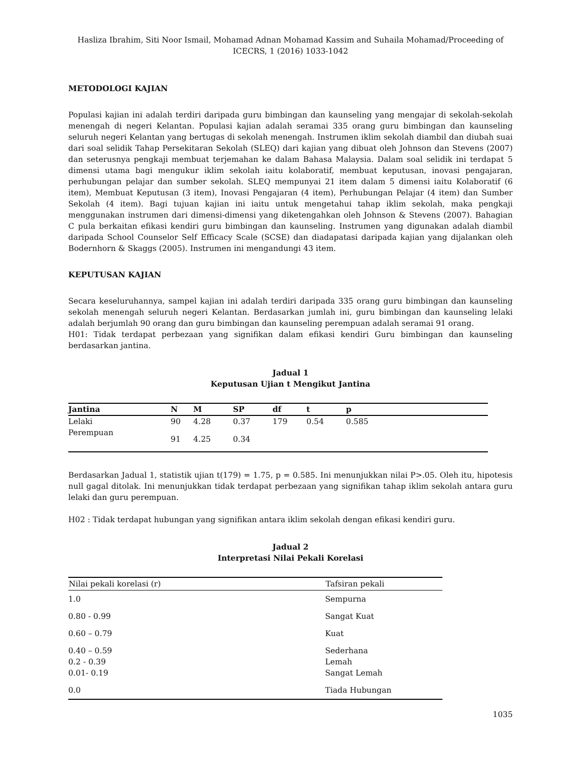Hasliza Ibrahim, Siti Noor Ismail, Mohamad Adnan Mohamad Kassim and Suhaila Mohamad/Proceeding of ICECRS, 1 (2016) 1033-1042
METODOLOGI KAJIAN
Populasi kajian ini adalah terdiri daripada guru bimbingan dan kaunseling yang mengajar di sekolah-sekolah menengah di negeri Kelantan. Populasi kajian adalah seramai 335 orang guru bimbingan dan kaunseling seluruh negeri Kelantan yang bertugas di sekolah menengah. Instrumen iklim sekolah diambil dan diubah suai dari soal selidik Tahap Persekitaran Sekolah (SLEQ) dari kajian yang dibuat oleh Johnson dan Stevens (2007) dan seterusnya pengkaji membuat terjemahan ke dalam Bahasa Malaysia. Dalam soal selidik ini terdapat 5 dimensi utama bagi mengukur iklim sekolah iaitu kolaboratif, membuat keputusan, inovasi pengajaran, perhubungan pelajar dan sumber sekolah. SLEQ mempunyai 21 item dalam 5 dimensi iaitu Kolaboratif (6 item), Membuat Keputusan (3 item), Inovasi Pengajaran (4 item), Perhubungan Pelajar (4 item) dan Sumber Sekolah (4 item). Bagi tujuan kajian ini iaitu untuk mengetahui tahap iklim sekolah, maka pengkaji menggunakan instrumen dari dimensi-dimensi yang diketengahkan oleh Johnson & Stevens (2007). Bahagian C pula berkaitan efikasi kendiri guru bimbingan dan kaunseling. Instrumen yang digunakan adalah diambil daripada School Counselor Self Efficacy Scale (SCSE) dan diadapatasi daripada kajian yang dijalankan oleh Bodernhorn & Skaggs (2005). Instrumen ini mengandungi 43 item.
KEPUTUSAN KAJIAN
Secara keseluruhannya, sampel kajian ini adalah terdiri daripada 335 orang guru bimbingan dan kaunseling sekolah menengah seluruh negeri Kelantan. Berdasarkan jumlah ini, guru bimbingan dan kaunseling lelaki adalah berjumlah 90 orang dan guru bimbingan dan kaunseling perempuan adalah seramai 91 orang.
H01: Tidak terdapat perbezaan yang signifikan dalam efikasi kendiri Guru bimbingan dan kaunseling berdasarkan jantina.
Jadual 1
Keputusan Ujian t Mengikut Jantina
| Jantina | N | M | SP | df | t | p | |
| --- | --- | --- | --- | --- | --- | --- | --- |
| Lelaki | 90 | 4.28 | 0.37 | 179 | 0.54 | 0.585 | |
| Perempuan | 91 | 4.25 | 0.34 | | | | |
Berdasarkan Jadual 1, statistik ujian t(179) = 1.75, p = 0.585. Ini menunjukkan nilai P>.05. Oleh itu, hipotesis null gagal ditolak. Ini menunjukkan tidak terdapat perbezaan yang signifikan tahap iklim sekolah antara guru lelaki dan guru perempuan.
H02 : Tidak terdapat hubungan yang signifikan antara iklim sekolah dengan efikasi kendiri guru.
Jadual 2
Interpretasi Nilai Pekali Korelasi
| Nilai pekali korelasi (r) | Tafsiran pekali |
| --- | --- |
| 1.0 | Sempurna |
| 0.80 - 0.99 | Sangat Kuat |
| 0.60 – 0.79 | Kuat |
| 0.40 – 0.59 0.2 - 0.39 0.01- 0.19 | Sederhana Lemah Sangat Lemah |
| 0.0 | Tiada Hubungan |
1035